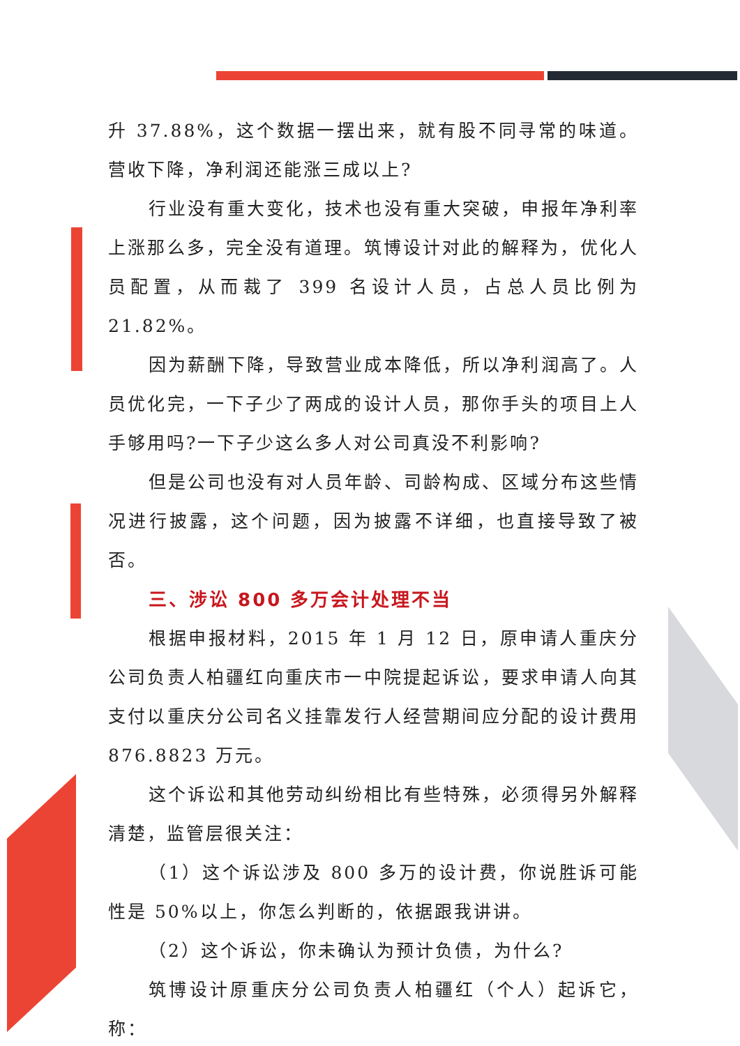升 37.88%，这个数据一摆出来，就有股不同寻常的味道。营收下降，净利润还能涨三成以上?
行业没有重大变化，技术也没有重大突破，申报年净利率上涨那么多，完全没有道理。筑博设计对此的解释为，优化人员配置，从而裁了 399 名设计人员，占总人员比例为 21.82%。
因为薪酬下降，导致营业成本降低，所以净利润高了。人员优化完，一下子少了两成的设计人员，那你手头的项目上人手够用吗?一下子少这么多人对公司真没不利影响?
但是公司也没有对人员年龄、司龄构成、区域分布这些情况进行披露，这个问题，因为披露不详细，也直接导致了被否。
三、涉讼 800 多万会计处理不当
根据申报材料，2015 年 1 月 12 日，原申请人重庆分公司负责人柏疆红向重庆市一中院提起诉讼，要求申请人向其支付以重庆分公司名义挂靠发行人经营期间应分配的设计费用 876.8823 万元。
这个诉讼和其他劳动纠纷相比有些特殊，必须得另外解释清楚，监管层很关注：
（1）这个诉讼涉及 800 多万的设计费，你说胜诉可能性是 50%以上，你怎么判断的，依据跟我讲讲。
（2）这个诉讼，你未确认为预计负债，为什么?
筑博设计原重庆分公司负责人柏疆红（个人）起诉它，称：